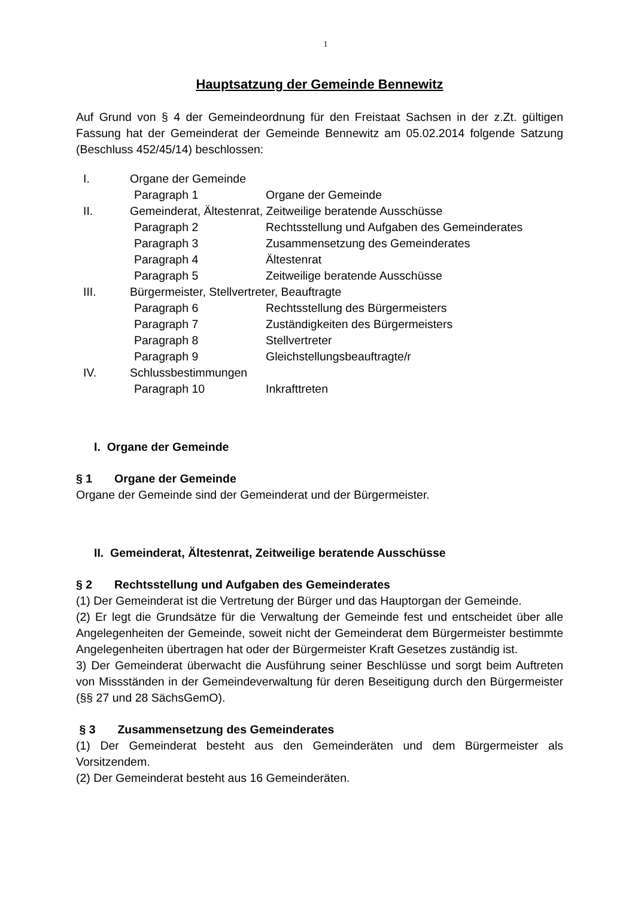1
Hauptsatzung der Gemeinde Bennewitz
Auf Grund von § 4 der Gemeindeordnung für den Freistaat Sachsen in der z.Zt. gültigen Fassung hat der Gemeinderat der Gemeinde Bennewitz am 05.02.2014 folgende Satzung (Beschluss 452/45/14) beschlossen:
I. Organe der Gemeinde
Paragraph 1 Organe der Gemeinde
II. Gemeinderat, Ältestenrat, Zeitweilige beratende Ausschüsse
Paragraph 2 Rechtsstellung und Aufgaben des Gemeinderates
Paragraph 3 Zusammensetzung des Gemeinderates
Paragraph 4 Ältestenrat
Paragraph 5 Zeitweilige beratende Ausschüsse
III. Bürgermeister, Stellvertreter, Beauftragte
Paragraph 6 Rechtsstellung des Bürgermeisters
Paragraph 7 Zuständigkeiten des Bürgermeisters
Paragraph 8 Stellvertreter
Paragraph 9 Gleichstellungsbeauftragte/r
IV. Schlussbestimmungen
Paragraph 10 Inkrafttreten
I. Organe der Gemeinde
§ 1 Organe der Gemeinde
Organe der Gemeinde sind der Gemeinderat und der Bürgermeister.
II. Gemeinderat, Ältestenrat, Zeitweilige beratende Ausschüsse
§ 2 Rechtsstellung und Aufgaben des Gemeinderates
(1) Der Gemeinderat ist die Vertretung der Bürger und das Hauptorgan der Gemeinde.
(2) Er legt die Grundsätze für die Verwaltung der Gemeinde fest und entscheidet über alle Angelegenheiten der Gemeinde, soweit nicht der Gemeinderat dem Bürgermeister bestimmte Angelegenheiten übertragen hat oder der Bürgermeister Kraft Gesetzes zuständig ist.
3) Der Gemeinderat überwacht die Ausführung seiner Beschlüsse und sorgt beim Auftreten von Missständen in der Gemeindeverwaltung für deren Beseitigung durch den Bürgermeister (§§ 27 und 28 SächsGemO).
§ 3 Zusammensetzung des Gemeinderates
(1) Der Gemeinderat besteht aus den Gemeinderäten und dem Bürgermeister als Vorsitzendem.
(2) Der Gemeinderat besteht aus 16 Gemeinderäten.